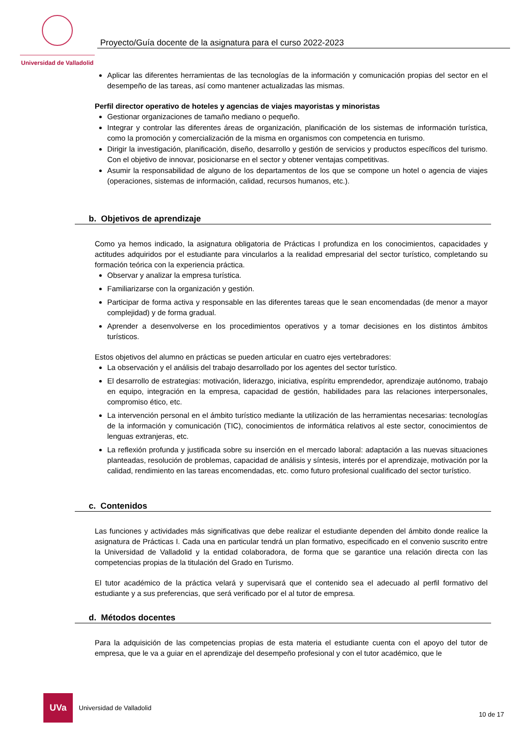Universidad de Valladolid
Proyecto/Guía docente de la asignatura para el curso 2022-2023
Aplicar las diferentes herramientas de las tecnologías de la información y comunicación propias del sector en el desempeño de las tareas, así como mantener actualizadas las mismas.
Perfil director operativo de hoteles y agencias de viajes mayoristas y minoristas
Gestionar organizaciones de tamaño mediano o pequeño.
Integrar y controlar las diferentes áreas de organización, planificación de los sistemas de información turística, como la promoción y comercialización de la misma en organismos con competencia en turismo.
Dirigir la investigación, planificación, diseño, desarrollo y gestión de servicios y productos específicos del turismo. Con el objetivo de innovar, posicionarse en el sector y obtener ventajas competitivas.
Asumir la responsabilidad de alguno de los departamentos de los que se compone un hotel o agencia de viajes (operaciones, sistemas de información, calidad, recursos humanos, etc.).
b. Objetivos de aprendizaje
Como ya hemos indicado, la asignatura obligatoria de Prácticas I profundiza en los conocimientos, capacidades y actitudes adquiridos por el estudiante para vincularlos a la realidad empresarial del sector turístico, completando su formación teórica con la experiencia práctica.
Observar y analizar la empresa turística.
Familiarizarse con la organización y gestión.
Participar de forma activa y responsable en las diferentes tareas que le sean encomendadas (de menor a mayor complejidad) y de forma gradual.
Aprender a desenvolverse en los procedimientos operativos y a tomar decisiones en los distintos ámbitos turísticos.
Estos objetivos del alumno en prácticas se pueden articular en cuatro ejes vertebradores:
La observación y el análisis del trabajo desarrollado por los agentes del sector turístico.
El desarrollo de estrategias: motivación, liderazgo, iniciativa, espíritu emprendedor, aprendizaje autónomo, trabajo en equipo, integración en la empresa, capacidad de gestión, habilidades para las relaciones interpersonales, compromiso ético, etc.
La intervención personal en el ámbito turístico mediante la utilización de las herramientas necesarias: tecnologías de la información y comunicación (TIC), conocimientos de informática relativos al este sector, conocimientos de lenguas extranjeras, etc.
La reflexión profunda y justificada sobre su inserción en el mercado laboral: adaptación a las nuevas situaciones planteadas, resolución de problemas, capacidad de análisis y síntesis, interés por el aprendizaje, motivación por la calidad, rendimiento en las tareas encomendadas, etc. como futuro profesional cualificado del sector turístico.
c. Contenidos
Las funciones y actividades más significativas que debe realizar el estudiante dependen del ámbito donde realice la asignatura de Prácticas I. Cada una en particular tendrá un plan formativo, especificado en el convenio suscrito entre la Universidad de Valladolid y la entidad colaboradora, de forma que se garantice una relación directa con las competencias propias de la titulación del Grado en Turismo.
El tutor académico de la práctica velará y supervisará que el contenido sea el adecuado al perfil formativo del estudiante y a sus preferencias, que será verificado por el al tutor de empresa.
d. Métodos docentes
Para la adquisición de las competencias propias de esta materia el estudiante cuenta con el apoyo del tutor de empresa, que le va a guiar en el aprendizaje del desempeño profesional y con el tutor académico, que le
UVa
Universidad de Valladolid
10 de 17